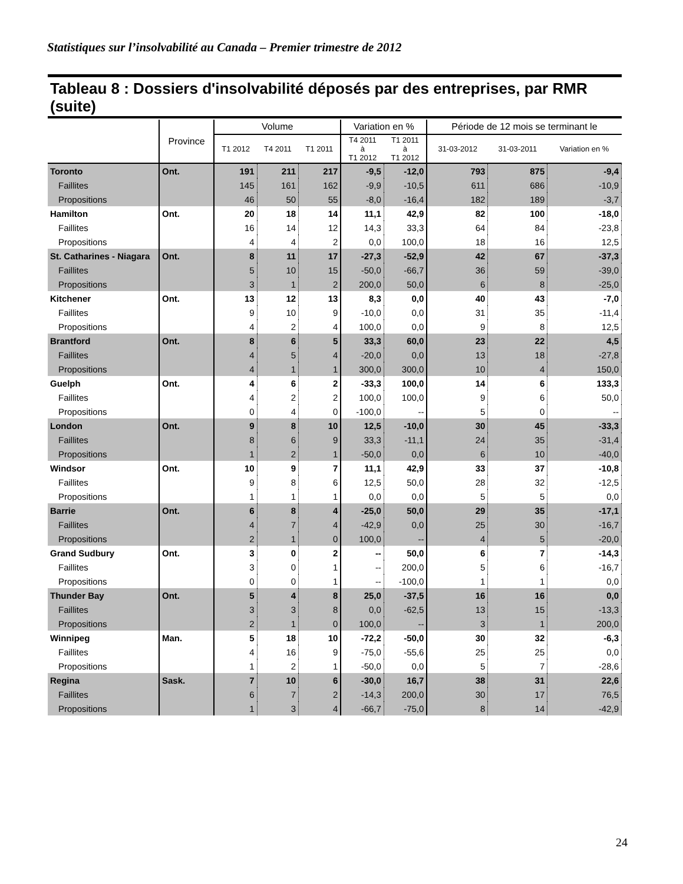Statistiques sur l’insolvabilité au Canada – Premier trimestre de 2012
Tableau 8 : Dossiers d'insolvabilité déposés par des entreprises, par RMR (suite)
| | Province | Volume | | | Variation en % | | Période de 12 mois se terminant le | | |
| --- | --- | --- | --- | --- | --- | --- | --- | --- | --- |
| | | T1 2012 | T4 2011 | T1 2011 | T4 2011 à T1 2012 | T1 2011 à T1 2012 | 31-03-2012 | 31-03-2011 | Variation en % |
| Toronto | Ont. | 191 | 211 | 217 | -9,5 | -12,0 | 793 | 875 | -9,4 |
| Faillites | | 145 | 161 | 162 | -9,9 | -10,5 | 611 | 686 | -10,9 |
| Propositions | | 46 | 50 | 55 | -8,0 | -16,4 | 182 | 189 | -3,7 |
| Hamilton | Ont. | 20 | 18 | 14 | 11,1 | 42,9 | 82 | 100 | -18,0 |
| Faillites | | 16 | 14 | 12 | 14,3 | 33,3 | 64 | 84 | -23,8 |
| Propositions | | 4 | 4 | 2 | 0,0 | 100,0 | 18 | 16 | 12,5 |
| St. Catharines - Niagara | Ont. | 8 | 11 | 17 | -27,3 | -52,9 | 42 | 67 | -37,3 |
| Faillites | | 5 | 10 | 15 | -50,0 | -66,7 | 36 | 59 | -39,0 |
| Propositions | | 3 | 1 | 2 | 200,0 | 50,0 | 6 | 8 | -25,0 |
| Kitchener | Ont. | 13 | 12 | 13 | 8,3 | 0,0 | 40 | 43 | -7,0 |
| Faillites | | 9 | 10 | 9 | -10,0 | 0,0 | 31 | 35 | -11,4 |
| Propositions | | 4 | 2 | 4 | 100,0 | 0,0 | 9 | 8 | 12,5 |
| Brantford | Ont. | 8 | 6 | 5 | 33,3 | 60,0 | 23 | 22 | 4,5 |
| Faillites | | 4 | 5 | 4 | -20,0 | 0,0 | 13 | 18 | -27,8 |
| Propositions | | 4 | 1 | 1 | 300,0 | 300,0 | 10 | 4 | 150,0 |
| Guelph | Ont. | 4 | 6 | 2 | -33,3 | 100,0 | 14 | 6 | 133,3 |
| Faillites | | 4 | 2 | 2 | 100,0 | 100,0 | 9 | 6 | 50,0 |
| Propositions | | 0 | 4 | 0 | -100,0 | -- | 5 | 0 | -- |
| London | Ont. | 9 | 8 | 10 | 12,5 | -10,0 | 30 | 45 | -33,3 |
| Faillites | | 8 | 6 | 9 | 33,3 | -11,1 | 24 | 35 | -31,4 |
| Propositions | | 1 | 2 | 1 | -50,0 | 0,0 | 6 | 10 | -40,0 |
| Windsor | Ont. | 10 | 9 | 7 | 11,1 | 42,9 | 33 | 37 | -10,8 |
| Faillites | | 9 | 8 | 6 | 12,5 | 50,0 | 28 | 32 | -12,5 |
| Propositions | | 1 | 1 | 1 | 0,0 | 0,0 | 5 | 5 | 0,0 |
| Barrie | Ont. | 6 | 8 | 4 | -25,0 | 50,0 | 29 | 35 | -17,1 |
| Faillites | | 4 | 7 | 4 | -42,9 | 0,0 | 25 | 30 | -16,7 |
| Propositions | | 2 | 1 | 0 | 100,0 | -- | 4 | 5 | -20,0 |
| Grand Sudbury | Ont. | 3 | 0 | 2 | -- | 50,0 | 6 | 7 | -14,3 |
| Faillites | | 3 | 0 | 1 | -- | 200,0 | 5 | 6 | -16,7 |
| Propositions | | 0 | 0 | 1 | -- | -100,0 | 1 | 1 | 0,0 |
| Thunder Bay | Ont. | 5 | 4 | 8 | 25,0 | -37,5 | 16 | 16 | 0,0 |
| Faillites | | 3 | 3 | 8 | 0,0 | -62,5 | 13 | 15 | -13,3 |
| Propositions | | 2 | 1 | 0 | 100,0 | -- | 3 | 1 | 200,0 |
| Winnipeg | Man. | 5 | 18 | 10 | -72,2 | -50,0 | 30 | 32 | -6,3 |
| Faillites | | 4 | 16 | 9 | -75,0 | -55,6 | 25 | 25 | 0,0 |
| Propositions | | 1 | 2 | 1 | -50,0 | 0,0 | 5 | 7 | -28,6 |
| Regina | Sask. | 7 | 10 | 6 | -30,0 | 16,7 | 38 | 31 | 22,6 |
| Faillites | | 6 | 7 | 2 | -14,3 | 200,0 | 30 | 17 | 76,5 |
| Propositions | | 1 | 3 | 4 | -66,7 | -75,0 | 8 | 14 | -42,9 |
24